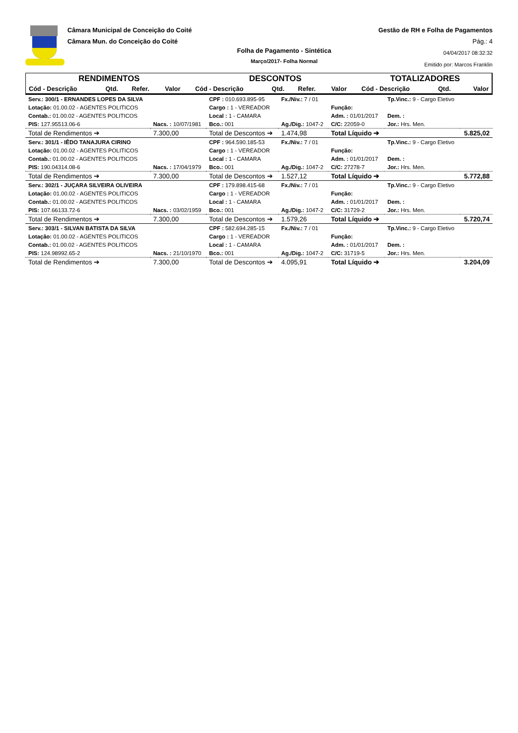Câmara Municipal de Conceição do Coité
Câmara Mun. do Conceição do Coité
Gestão de RH e Folha de Pagamentos
Pág.: 4
04/04/2017 08:32:32
Emitido por: Marcos Franklin
Folha de Pagamento - Sintética
Março/2017- Folha Normal
| RENDIMENTOS | | | | DESCONTOS | | | | TOTALIZADORES | | |
| Cód - Descrição | Qtd. | Refer. | Valor | Cód - Descrição | Qtd. | Refer. | Valor | Cód - Descrição | Qtd. | Valor |
| Serv.: 300/1 - ERNANDES LOPES DA SILVA | | CPF : 010.693.895-95 | Fx./Niv.: 7 / 01 | | Tp.Vinc.: 9 - Cargo Eletivo | |
| Lotação: 01.00.02 - AGENTES POLITICOS | | Cargo : 1 - VEREADOR | | Função: | | |
| Contab.: 01.00.02 - AGENTES POLITICOS | | Local : 1 - CAMARA | | Adm. : 01/01/2017 | Dem. : | |
| PIS: 127.95513.06-6 | Nacs. : 10/07/1981 | Bco.: 001 | Ag./Dig.: 1047-2 | C/C: 22059-0 | Jor.: Hrs. Men. | |
| Total de Rendimentos ➔ | 7.300,00 | Total de Descontos ➔ | 1.474,98 | Total Líquido ➔ | | 5.825,02 |
| Serv.: 301/1 - IÊDO TANAJURA CIRINO | | CPF : 964.590.185-53 | Fx./Niv.: 7 / 01 | | Tp.Vinc.: 9 - Cargo Eletivo | |
| Lotação: 01.00.02 - AGENTES POLITICOS | | Cargo : 1 - VEREADOR | | Função: | | |
| Contab.: 01.00.02 - AGENTES POLITICOS | | Local : 1 - CAMARA | | Adm. : 01/01/2017 | Dem. : | |
| PIS: 190.04314.08-6 | Nacs. : 17/04/1979 | Bco.: 001 | Ag./Dig.: 1047-2 | C/C: 27278-7 | Jor.: Hrs. Men. | |
| Total de Rendimentos ➔ | 7.300,00 | Total de Descontos ➔ | 1.527,12 | Total Líquido ➔ | | 5.772,88 |
| Serv.: 302/1 - JUÇARA SILVEIRA OLIVEIRA | | CPF : 179.898.415-68 | Fx./Niv.: 7 / 01 | | Tp.Vinc.: 9 - Cargo Eletivo | |
| Lotação: 01.00.02 - AGENTES POLITICOS | | Cargo : 1 - VEREADOR | | Função: | | |
| Contab.: 01.00.02 - AGENTES POLITICOS | | Local : 1 - CAMARA | | Adm. : 01/01/2017 | Dem. : | |
| PIS: 107.66133.72-6 | Nacs. : 03/02/1959 | Bco.: 001 | Ag./Dig.: 1047-2 | C/C: 31729-2 | Jor.: Hrs. Men. | |
| Total de Rendimentos ➔ | 7.300,00 | Total de Descontos ➔ | 1.579,26 | Total Líquido ➔ | | 5.720,74 |
| Serv.: 303/1 - SILVAN BATISTA DA SILVA | | CPF : 582.694.285-15 | Fx./Niv.: 7 / 01 | | Tp.Vinc.: 9 - Cargo Eletivo | |
| Lotação: 01.00.02 - AGENTES POLITICOS | | Cargo : 1 - VEREADOR | | Função: | | |
| Contab.: 01.00.02 - AGENTES POLITICOS | | Local : 1 - CAMARA | | Adm. : 01/01/2017 | Dem. : | |
| PIS: 124.98992.65-2 | Nacs. : 21/10/1970 | Bco.: 001 | Ag./Dig.: 1047-2 | C/C: 31719-5 | Jor.: Hrs. Men. | |
| Total de Rendimentos ➔ | 7.300,00 | Total de Descontos ➔ | 4.095,91 | Total Líquido ➔ | | 3.204,09 |